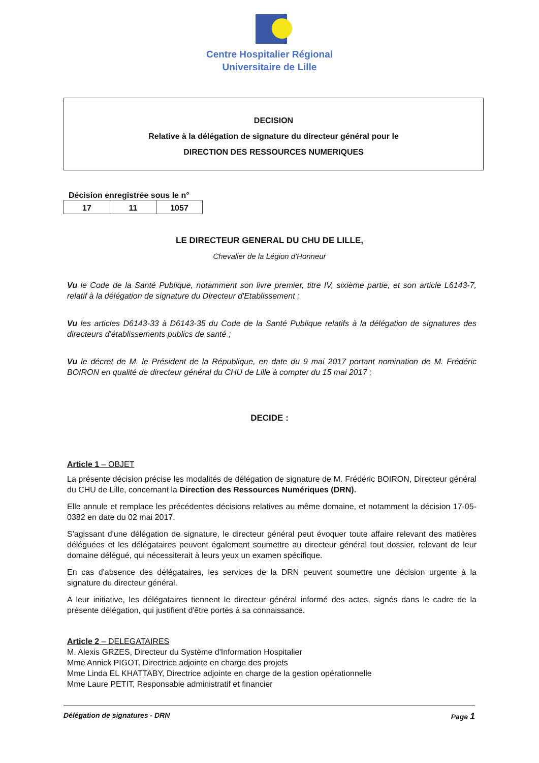Centre Hospitalier Régional
Universitaire de Lille
DECISION
Relative à la délégation de signature du directeur général pour le
DIRECTION DES RESSOURCES NUMERIQUES
Décision enregistrée sous le n°
| 17 | 11 | 1057 |
LE DIRECTEUR GENERAL DU CHU DE LILLE,
Chevalier de la Légion d'Honneur
Vu le Code de la Santé Publique, notamment son livre premier, titre IV, sixième partie, et son article L6143-7, relatif à la délégation de signature du Directeur d'Etablissement ;
Vu les articles D6143-33 à D6143-35 du Code de la Santé Publique relatifs à la délégation de signatures des directeurs d'établissements publics de santé ;
Vu le décret de M. le Président de la République, en date du 9 mai 2017 portant nomination de M. Frédéric BOIRON en qualité de directeur général du CHU de Lille à compter du 15 mai 2017 ;
DECIDE :
Article 1 – OBJET
La présente décision précise les modalités de délégation de signature de M. Frédéric BOIRON, Directeur général du CHU de Lille, concernant la Direction des Ressources Numériques (DRN).
Elle annule et remplace les précédentes décisions relatives au même domaine, et notamment la décision 17-05-0382 en date du 02 mai 2017.
S'agissant d'une délégation de signature, le directeur général peut évoquer toute affaire relevant des matières déléguées et les délégataires peuvent également soumettre au directeur général tout dossier, relevant de leur domaine délégué, qui nécessiterait à leurs yeux un examen spécifique.
En cas d'absence des délégataires, les services de la DRN peuvent soumettre une décision urgente à la signature du directeur général.
A leur initiative, les délégataires tiennent le directeur général informé des actes, signés dans le cadre de la présente délégation, qui justifient d'être portés à sa connaissance.
Article 2 – DELEGATAIRES
M. Alexis GRZES, Directeur du Système d'Information Hospitalier
Mme Annick PIGOT, Directrice adjointe en charge des projets
Mme Linda EL KHATTABY, Directrice adjointe en charge de la gestion opérationnelle
Mme Laure PETIT, Responsable administratif et financier
Délégation de signatures - DRN Page 1